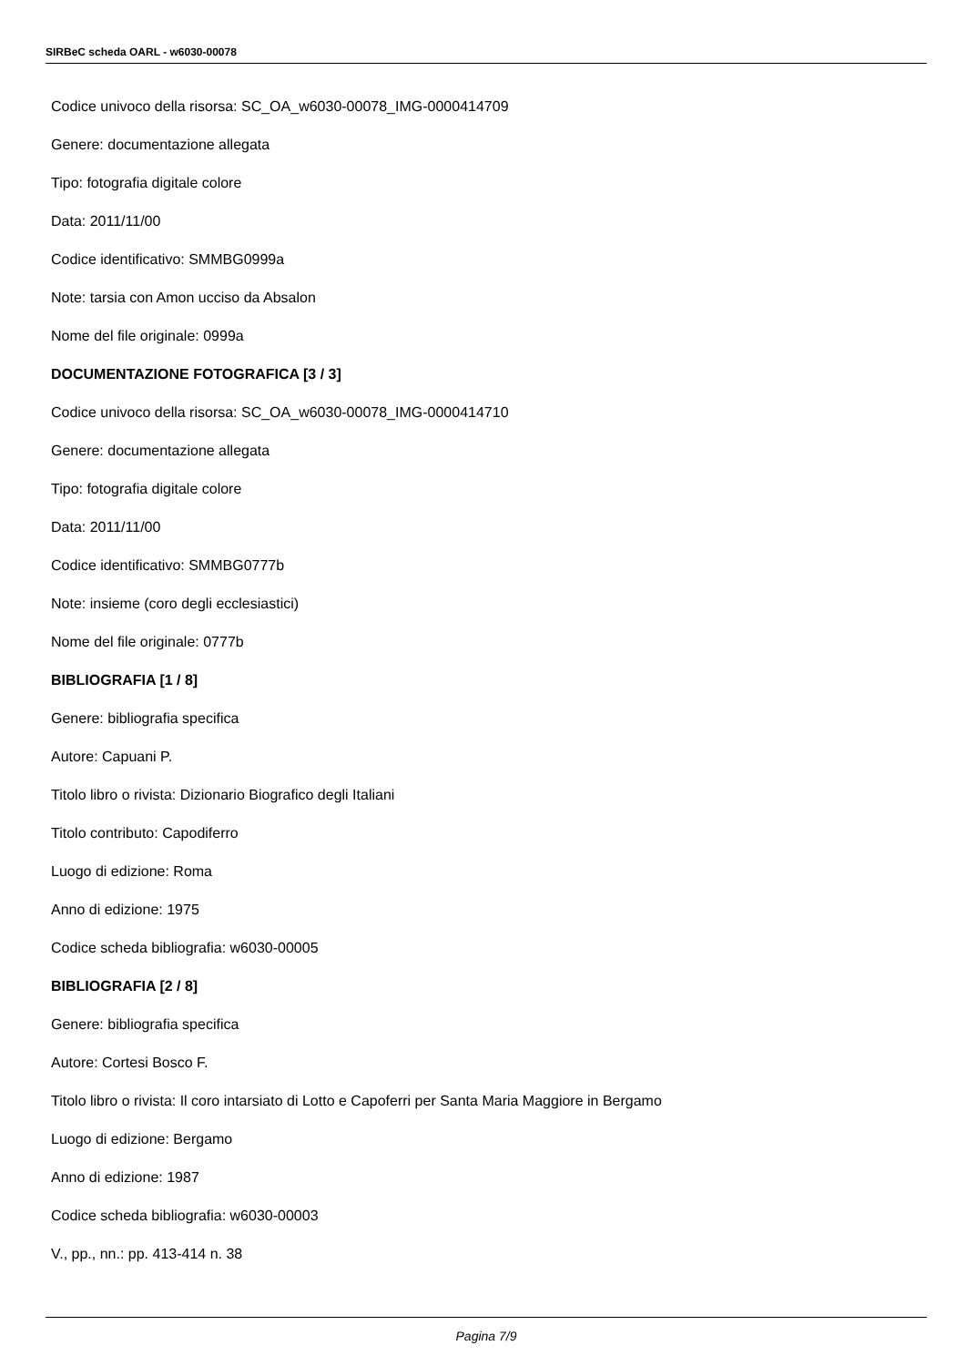SIRBeC scheda OARL - w6030-00078
Codice univoco della risorsa: SC_OA_w6030-00078_IMG-0000414709
Genere: documentazione allegata
Tipo: fotografia digitale colore
Data: 2011/11/00
Codice identificativo: SMMBG0999a
Note: tarsia con Amon ucciso da Absalon
Nome del file originale: 0999a
DOCUMENTAZIONE FOTOGRAFICA [3 / 3]
Codice univoco della risorsa: SC_OA_w6030-00078_IMG-0000414710
Genere: documentazione allegata
Tipo: fotografia digitale colore
Data: 2011/11/00
Codice identificativo: SMMBG0777b
Note: insieme (coro degli ecclesiastici)
Nome del file originale: 0777b
BIBLIOGRAFIA [1 / 8]
Genere: bibliografia specifica
Autore: Capuani P.
Titolo libro o rivista: Dizionario Biografico degli Italiani
Titolo contributo: Capodiferro
Luogo di edizione: Roma
Anno di edizione: 1975
Codice scheda bibliografia: w6030-00005
BIBLIOGRAFIA [2 / 8]
Genere: bibliografia specifica
Autore: Cortesi Bosco F.
Titolo libro o rivista: Il coro intarsiato di Lotto e Capoferri per Santa Maria Maggiore in Bergamo
Luogo di edizione: Bergamo
Anno di edizione: 1987
Codice scheda bibliografia: w6030-00003
V., pp., nn.: pp. 413-414 n. 38
Pagina 7/9